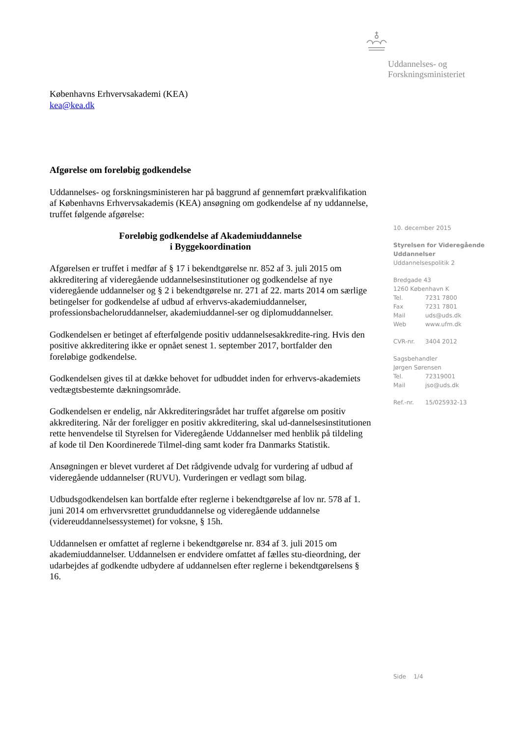Uddannelses- og
Forskningsministeriet
Københavns Erhvervsakademi (KEA)
kea@kea.dk
Afgørelse om foreløbig godkendelse
Uddannelses- og forskningsministeren har på baggrund af gennemført prækvalifikation af Københavns Erhvervsakademis (KEA) ansøgning om godkendelse af ny uddannelse, truffet følgende afgørelse:
Foreløbig godkendelse af Akademiuddannelse
i Byggekoordination
Afgørelsen er truffet i medfør af § 17 i bekendtgørelse nr. 852 af 3. juli 2015 om akkreditering af videregående uddannelsesinstitutioner og godkendelse af nye videregående uddannelser og § 2 i bekendtgørelse nr. 271 af 22. marts 2014 om særlige betingelser for godkendelse af udbud af erhvervs-akademiuddannelser, professionsbacheloruddannelser, akademiuddannel-ser og diplomuddannelser.
Godkendelsen er betinget af efterfølgende positiv uddannelsesakkredite-ring. Hvis den positive akkreditering ikke er opnået senest 1. september 2017, bortfalder den foreløbige godkendelse.
Godkendelsen gives til at dække behovet for udbuddet inden for erhvervs-akademiets vedtægtsbestemte dækningsområde.
Godkendelsen er endelig, når Akkrediteringsrådet har truffet afgørelse om positiv akkreditering. Når der foreligger en positiv akkreditering, skal ud-dannelsesinstitutionen rette henvendelse til Styrelsen for Videregående Uddannelser med henblik på tildeling af kode til Den Koordinerede Tilmel-ding samt koder fra Danmarks Statistik.
Ansøgningen er blevet vurderet af Det rådgivende udvalg for vurdering af udbud af videregående uddannelser (RUVU). Vurderingen er vedlagt som bilag.
Udbudsgodkendelsen kan bortfalde efter reglerne i bekendtgørelse af lov nr. 578 af 1. juni 2014 om erhvervsrettet grunduddannelse og videregående uddannelse (videreuddannelsessystemet) for voksne, § 15h.
Uddannelsen er omfattet af reglerne i bekendtgørelse nr. 834 af 3. juli 2015 om akademiuddannelser. Uddannelsen er endvidere omfattet af fælles stu-dieordning, der udarbejdes af godkendte udbydere af uddannelsen efter reglerne i bekendtgørelsens § 16.
10. december 2015
Styrelsen for Videregående Uddannelser
Uddannelsespolitik 2
Bredgade 43
1260 København K
Tel. 7231 7800
Fax 7231 7801
Mail uds@uds.dk
Web www.ufm.dk
CVR-nr. 3404 2012
Sagsbehandler
Jørgen Sørensen
Tel. 72319001
Mail jso@uds.dk
Ref.-nr. 15/025932-13
Side 1/4